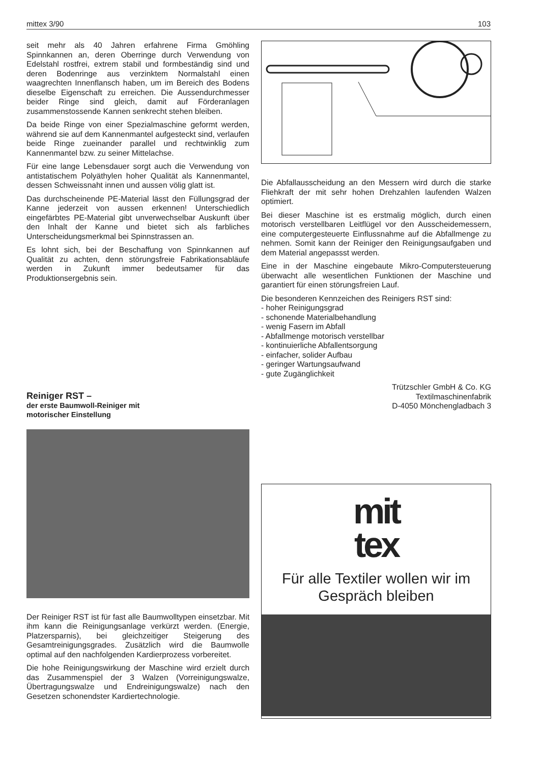mittex 3/90 103
seit mehr als 40 Jahren erfahrene Firma Gmöhling Spinnkannen an, deren Oberringe durch Verwendung von Edelstahl rostfrei, extrem stabil und formbeständig sind und deren Bodenringe aus verzinktem Normalstahl einen waagrechten Innenflansch haben, um im Bereich des Bodens dieselbe Eigenschaft zu erreichen. Die Aussendurchmesser beider Ringe sind gleich, damit auf Förderanlagen zusammenstossende Kannen senkrecht stehen bleiben.
Da beide Ringe von einer Spezialmaschine geformt werden, während sie auf dem Kannenmantel aufgesteckt sind, verlaufen beide Ringe zueinander parallel und rechtwinklig zum Kannenmantel bzw. zu seiner Mittelachse.
Für eine lange Lebensdauer sorgt auch die Verwendung von antistatischem Polyäthylen hoher Qualität als Kannenmantel, dessen Schweissnaht innen und aussen völig glatt ist.
Das durchscheinende PE-Material lässt den Füllungsgrad der Kanne jederzeit von aussen erkennen! Unterschiedlich eingefärbtes PE-Material gibt unverwechselbar Auskunft über den Inhalt der Kanne und bietet sich als farbliches Unterscheidungsmerkmal bei Spinnstrassen an.
Es lohnt sich, bei der Beschaffung von Spinnkannen auf Qualität zu achten, denn störungsfreie Fabrikationsabläufe werden in Zukunft immer bedeutsamer für das Produktionsergebnis sein.
Reiniger RST –
der erste Baumwoll-Reiniger mit
motorischer Einstellung
Der Reiniger RST ist für fast alle Baumwolltypen einsetzbar. Mit ihm kann die Reinigungsanlage verkürzt werden. (Energie, Platzersparnis), bei gleichzeitiger Steigerung des Gesamtreinigungsgrades. Zusätzlich wird die Baumwolle optimal auf den nachfolgenden Kardierprozess vorbereitet.
Die hohe Reinigungswirkung der Maschine wird erzielt durch das Zusammenspiel der 3 Walzen (Vorreinigungswalze, Übertragungswalze und Endreinigungswalze) nach den Gesetzen schonendster Kardiertechnologie.
Die Abfallausscheidung an den Messern wird durch die starke Fliehkraft der mit sehr hohen Drehzahlen laufenden Walzen optimiert.
Bei dieser Maschine ist es erstmalig möglich, durch einen motorisch verstellbaren Leitflügel vor den Ausscheidemessern, eine computergesteuerte Einflussnahme auf die Abfallmenge zu nehmen. Somit kann der Reiniger den Reinigungsaufgaben und dem Material angepassst werden.
Eine in der Maschine eingebaute Mikro-Computersteuerung überwacht alle wesentlichen Funktionen der Maschine und garantiert für einen störungsfreien Lauf.
Die besonderen Kennzeichen des Reinigers RST sind:
- hoher Reinigungsgrad
- schonende Materialbehandlung
- wenig Fasern im Abfall
- Abfallmenge motorisch verstellbar
- kontinuierliche Abfallentsorgung
- einfacher, solider Aufbau
- geringer Wartungsaufwand
- gute Zugänglichkeit
Trützschler GmbH & Co. KG
Textilmaschinenfabrik
D-4050 Mönchengladbach 3
mit
tex
Für alle Textiler wollen wir im
Gespräch bleiben